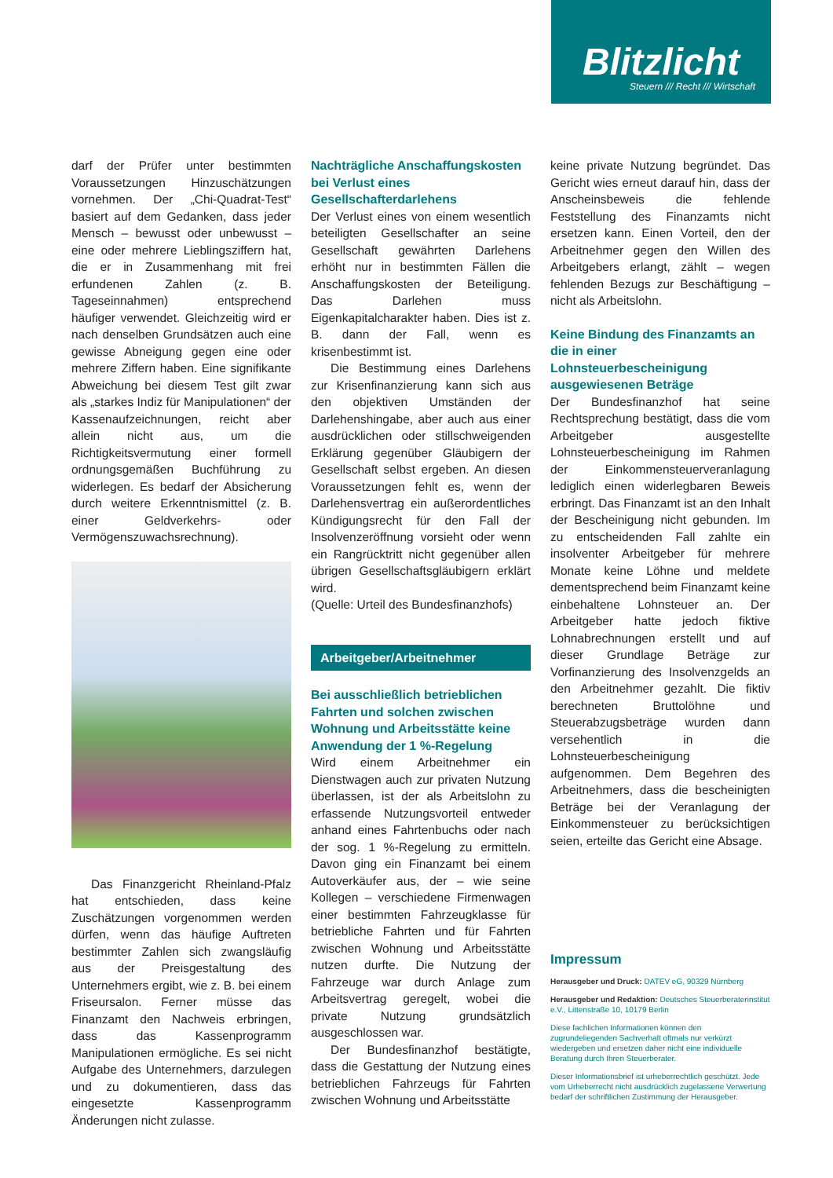Blitzlicht
Steuern /// Recht /// Wirtschaft
darf der Prüfer unter bestimmten Voraussetzungen Hinzuschätzungen vornehmen. Der „Chi-Quadrat-Test“ basiert auf dem Gedanken, dass jeder Mensch – bewusst oder unbewusst – eine oder mehrere Lieblingsziffern hat, die er in Zusammenhang mit frei erfundenen Zahlen (z. B. Tageseinnahmen) entsprechend häufiger verwendet. Gleichzeitig wird er nach denselben Grundsätzen auch eine gewisse Abneigung gegen eine oder mehrere Ziffern haben. Eine signifikante Abweichung bei diesem Test gilt zwar als „starkes Indiz für Manipulationen“ der Kassenaufzeichnungen, reicht aber allein nicht aus, um die Richtigkeitsvermutung einer formell ordnungsgemäßen Buchführung zu widerlegen. Es bedarf der Absicherung durch weitere Erkenntnismittel (z. B. einer Geldverkehrs- oder Vermögenszuwachsrechnung).
Das Finanzgericht Rheinland-Pfalz hat entschieden, dass keine Zuschätzungen vorgenommen werden dürfen, wenn das häufige Auftreten bestimmter Zahlen sich zwangsläufig aus der Preisgestaltung des Unternehmers ergibt, wie z. B. bei einem Friseursalon. Ferner müsse das Finanzamt den Nachweis erbringen, dass das Kassenprogramm Manipulationen ermögliche. Es sei nicht Aufgabe des Unternehmers, darzulegen und zu dokumentieren, dass das eingesetzte Kassenprogramm Änderungen nicht zulasse.
Nachträgliche Anschaffungskosten bei Verlust eines Gesellschafterdarlehens
Der Verlust eines von einem wesentlich beteiligten Gesellschafter an seine Gesellschaft gewährten Darlehens erhöht nur in bestimmten Fällen die Anschaffungskosten der Beteiligung. Das Darlehen muss Eigenkapitalcharakter haben. Dies ist z. B. dann der Fall, wenn es krisenbestimmt ist.
Die Bestimmung eines Darlehens zur Krisenfinanzierung kann sich aus den objektiven Umständen der Darlehenshingabe, aber auch aus einer ausdrücklichen oder stillschweigenden Erklärung gegenüber Gläubigern der Gesellschaft selbst ergeben. An diesen Voraussetzungen fehlt es, wenn der Darlehensvertrag ein außerordentliches Kündigungsrecht für den Fall der Insolvenzeröffnung vorsieht oder wenn ein Rangrücktritt nicht gegenüber allen übrigen Gesellschaftsgläubigern erklärt wird.
(Quelle: Urteil des Bundesfinanzhofs)
Arbeitgeber/Arbeitnehmer
Bei ausschließlich betrieblichen Fahrten und solchen zwischen Wohnung und Arbeitsstätte keine Anwendung der 1 %-Regelung
Wird einem Arbeitnehmer ein Dienstwagen auch zur privaten Nutzung überlassen, ist der als Arbeitslohn zu erfassende Nutzungsvorteil entweder anhand eines Fahrtenbuchs oder nach der sog. 1 %-Regelung zu ermitteln. Davon ging ein Finanzamt bei einem Autoverkäufer aus, der – wie seine Kollegen – verschiedene Firmenwagen einer bestimmten Fahrzeugklasse für betriebliche Fahrten und für Fahrten zwischen Wohnung und Arbeitsstätte nutzen durfte. Die Nutzung der Fahrzeuge war durch Anlage zum Arbeitsvertrag geregelt, wobei die private Nutzung grundsätzlich ausgeschlossen war.
Der Bundesfinanzhof bestätigte, dass die Gestattung der Nutzung eines betrieblichen Fahrzeugs für Fahrten zwischen Wohnung und Arbeitsstätte
keine private Nutzung begründet. Das Gericht wies erneut darauf hin, dass der Anscheinsbeweis die fehlende Feststellung des Finanzamts nicht ersetzen kann. Einen Vorteil, den der Arbeitnehmer gegen den Willen des Arbeitgebers erlangt, zählt – wegen fehlenden Bezugs zur Beschäftigung – nicht als Arbeitslohn.
Keine Bindung des Finanzamts an die in einer Lohnsteuerbescheinigung ausgewiesenen Beträge
Der Bundesfinanzhof hat seine Rechtsprechung bestätigt, dass die vom Arbeitgeber ausgestellte Lohnsteuerbescheinigung im Rahmen der Einkommensteuerveranlagung lediglich einen widerlegbaren Beweis erbringt. Das Finanzamt ist an den Inhalt der Bescheinigung nicht gebunden. Im zu entscheidenden Fall zahlte ein insolventer Arbeitgeber für mehrere Monate keine Löhne und meldete dementsprechend beim Finanzamt keine einbehaltene Lohnsteuer an. Der Arbeitgeber hatte jedoch fiktive Lohnabrechnungen erstellt und auf dieser Grundlage Beträge zur Vorfinanzierung des Insolvenzgelds an den Arbeitnehmer gezahlt. Die fiktiv berechneten Bruttolöhne und Steuerabzugsbeträge wurden dann versehentlich in die Lohnsteuerbescheinigung aufgenommen. Dem Begehren des Arbeitnehmers, dass die bescheinigten Beträge bei der Veranlagung der Einkommensteuer zu berücksichtigen seien, erteilte das Gericht eine Absage.
Impressum
Herausgeber und Druck: DATEV eG, 90329 Nürnberg
Herausgeber und Redaktion: Deutsches Steuerberaterinstitut e.V., Littenstraße 10, 10179 Berlin
Diese fachlichen Informationen können den zugrundeliegenden Sachverhalt oftmals nur verkürzt wiedergeben und ersetzen daher nicht eine individuelle Beratung durch Ihren Steuerberater.
Dieser Informationsbrief ist urheberrechtlich geschützt. Jede vom Urheberrecht nicht ausdrücklich zugelassene Verwertung bedarf der schriftlichen Zustimmung der Herausgeber.